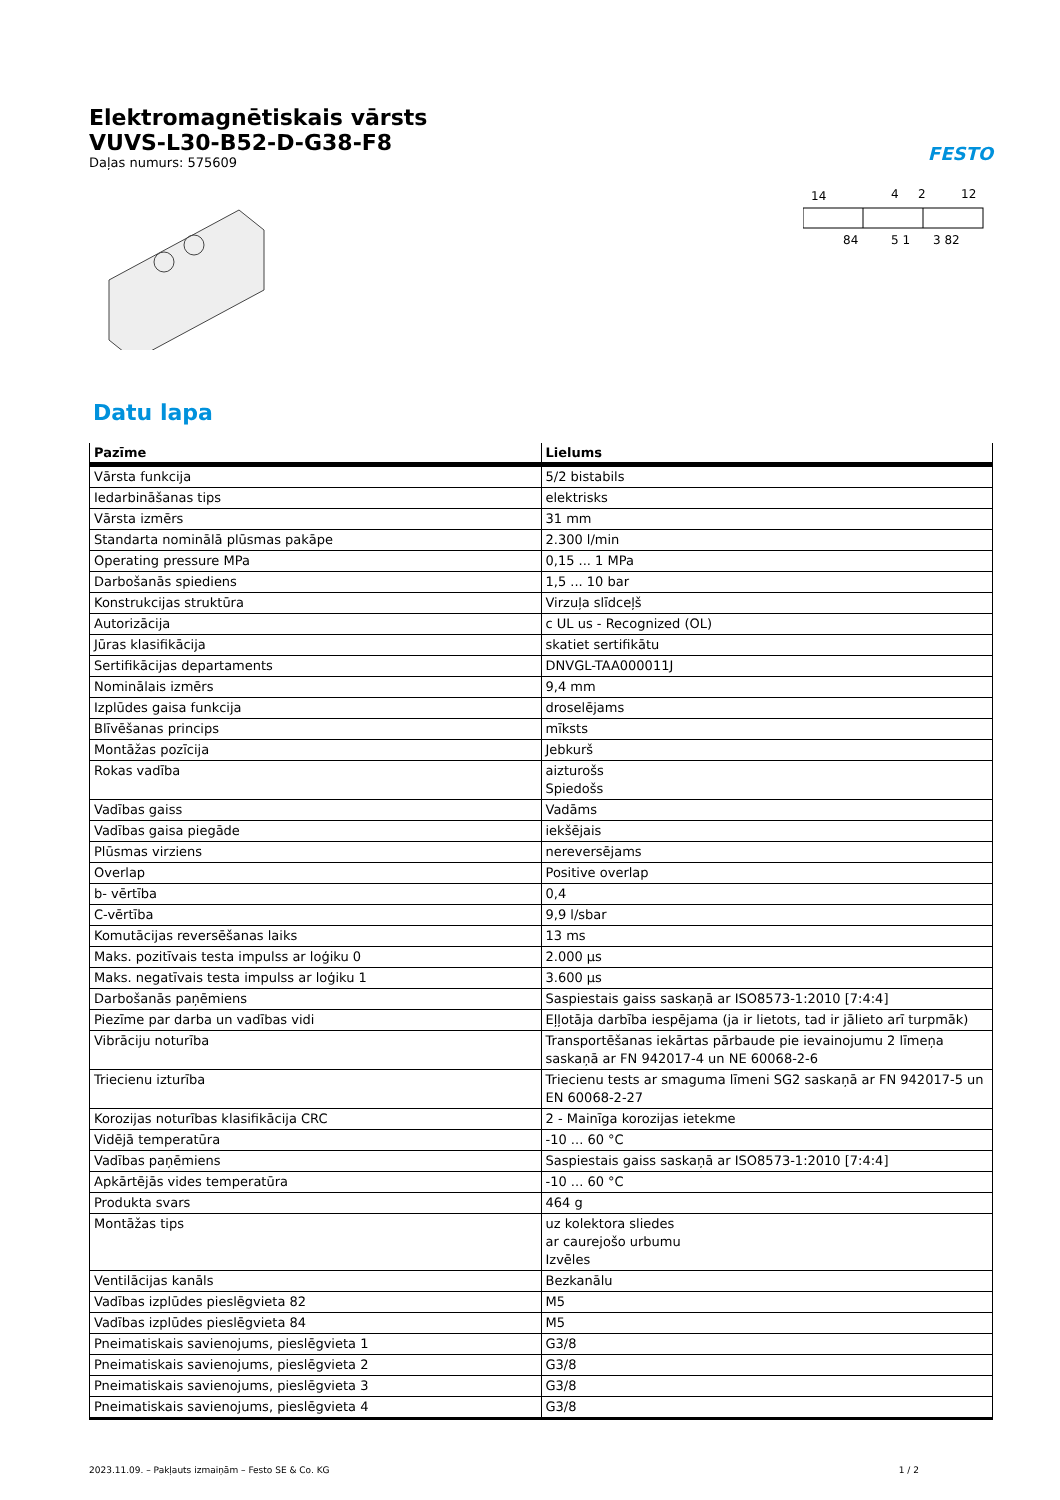Elektromagnētiskais vārsts
VUVS-L30-B52-D-G38-F8
Daļas numurs: 575609
FESTO
14
4
2
12
84
5 1
3 82
Datu lapa
| Pazīme | Lielums |
| --- | --- |
| Vārsta funkcija | 5/2 bistabils |
| Iedarbināšanas tips | elektrisks |
| Vārsta izmērs | 31 mm |
| Standarta nominālā plūsmas pakāpe | 2.300 l/min |
| Operating pressure MPa | 0,15 ... 1 MPa |
| Darbošanās spiediens | 1,5 ... 10 bar |
| Konstrukcijas struktūra | Virzuļa slīdceļš |
| Autorizācija | c UL us - Recognized (OL) |
| Jūras klasifikācija | skatiet sertifikātu |
| Sertifikācijas departaments | DNVGL-TAA000011J |
| Nominālais izmērs | 9,4 mm |
| Izplūdes gaisa funkcija | droselējams |
| Blīvēšanas princips | mīksts |
| Montāžas pozīcija | Jebkurš |
| Rokas vadība | aizturošs Spiedošs |
| Vadības gaiss | Vadāms |
| Vadības gaisa piegāde | iekšējais |
| Plūsmas virziens | nereversējams |
| Overlap | Positive overlap |
| b- vērtība | 0,4 |
| C-vērtība | 9,9 l/sbar |
| Komutācijas reversēšanas laiks | 13 ms |
| Maks. pozitīvais testa impulss ar loģiku 0 | 2.000 µs |
| Maks. negatīvais testa impulss ar loģiku 1 | 3.600 µs |
| Darbošanās paņēmiens | Saspiestais gaiss saskaņā ar ISO8573-1:2010 [7:4:4] |
| Piezīme par darba un vadības vidi | Eļļotāja darbība iespējama (ja ir lietots, tad ir jālieto arī turpmāk) |
| Vibrāciju noturība | Transportēšanas iekārtas pārbaude pie ievainojumu 2 līmeņa saskaņā ar FN 942017-4 un NE 60068-2-6 |
| Triecienu izturība | Triecienu tests ar smaguma līmeni SG2 saskaņā ar FN 942017-5 un EN 60068-2-27 |
| Korozijas noturības klasifikācija CRC | 2 - Mainīga korozijas ietekme |
| Vidējā temperatūra | -10 ... 60 °C |
| Vadības paņēmiens | Saspiestais gaiss saskaņā ar ISO8573-1:2010 [7:4:4] |
| Apkārtējās vides temperatūra | -10 ... 60 °C |
| Produkta svars | 464 g |
| Montāžas tips | uz kolektora sliedes ar caurejošo urbumu Izvēles |
| Ventilācijas kanāls | Bezkanālu |
| Vadības izplūdes pieslēgvieta 82 | M5 |
| Vadības izplūdes pieslēgvieta 84 | M5 |
| Pneimatiskais savienojums, pieslēgvieta 1 | G3/8 |
| Pneimatiskais savienojums, pieslēgvieta 2 | G3/8 |
| Pneimatiskais savienojums, pieslēgvieta 3 | G3/8 |
| Pneimatiskais savienojums, pieslēgvieta 4 | G3/8 |
2023.11.09. – Pakļauts izmaiņām – Festo SE & Co. KG 1 / 2